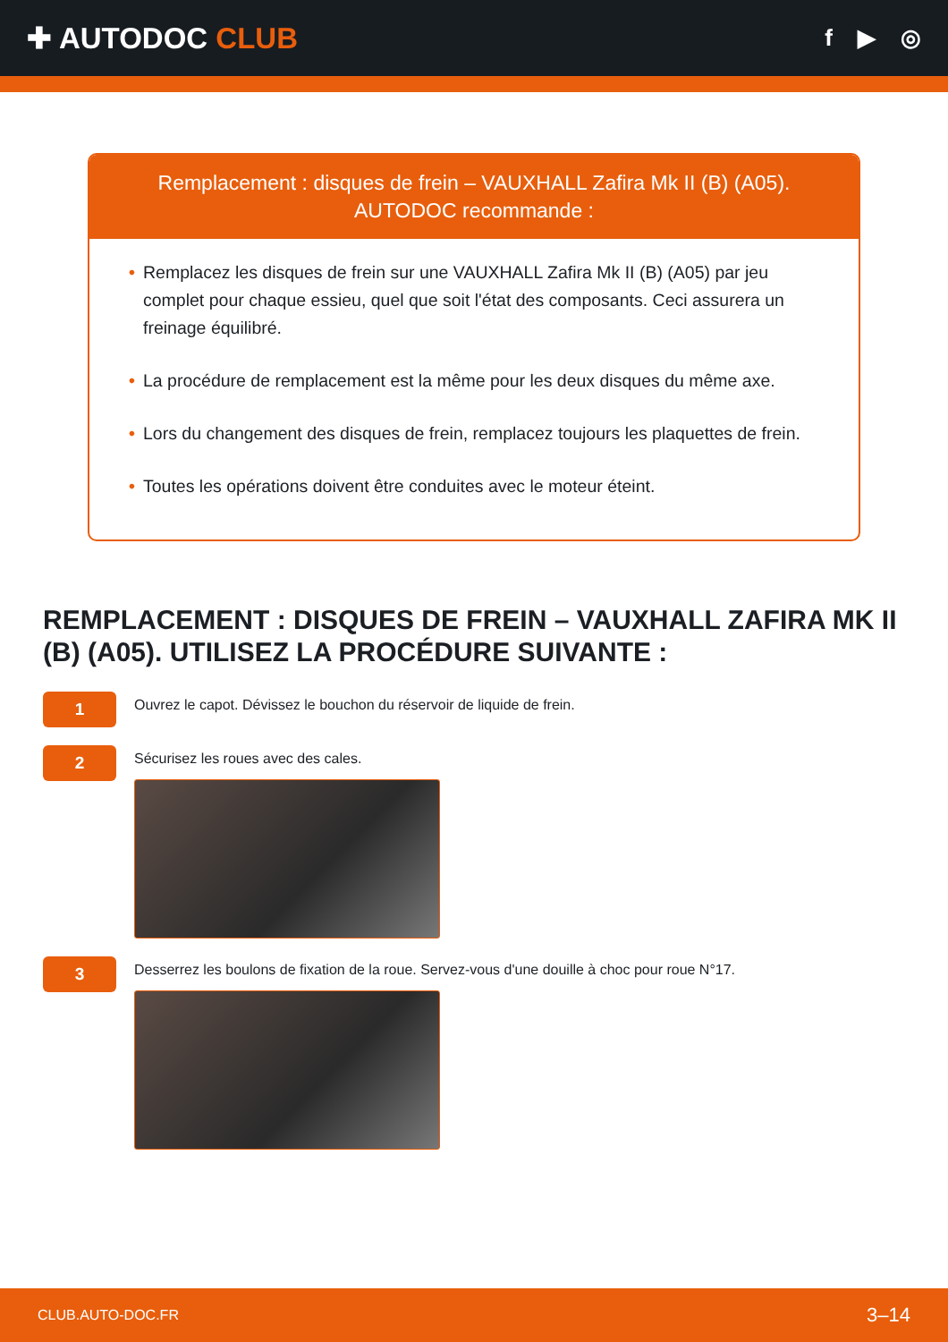✚ AUTODOC CLUB
f ▶ ◎
Remplacement : disques de frein – VAUXHALL Zafira Mk II (B) (A05).
AUTODOC recommande :
• Remplacez les disques de frein sur une VAUXHALL Zafira Mk II (B) (A05) par jeu complet pour chaque essieu, quel que soit l'état des composants. Ceci assurera un freinage équilibré.
• La procédure de remplacement est la même pour les deux disques du même axe.
• Lors du changement des disques de frein, remplacez toujours les plaquettes de frein.
• Toutes les opérations doivent être conduites avec le moteur éteint.
REMPLACEMENT : DISQUES DE FREIN – VAUXHALL ZAFIRA MK II (B) (A05). UTILISEZ LA PROCÉDURE SUIVANTE :
1
Ouvrez le capot. Dévissez le bouchon du réservoir de liquide de frein.
2
Sécurisez les roues avec des cales.
3
Desserrez les boulons de fixation de la roue. Servez-vous d'une douille à choc pour roue N°17.
CLUB.AUTO-DOC.FR 3–14